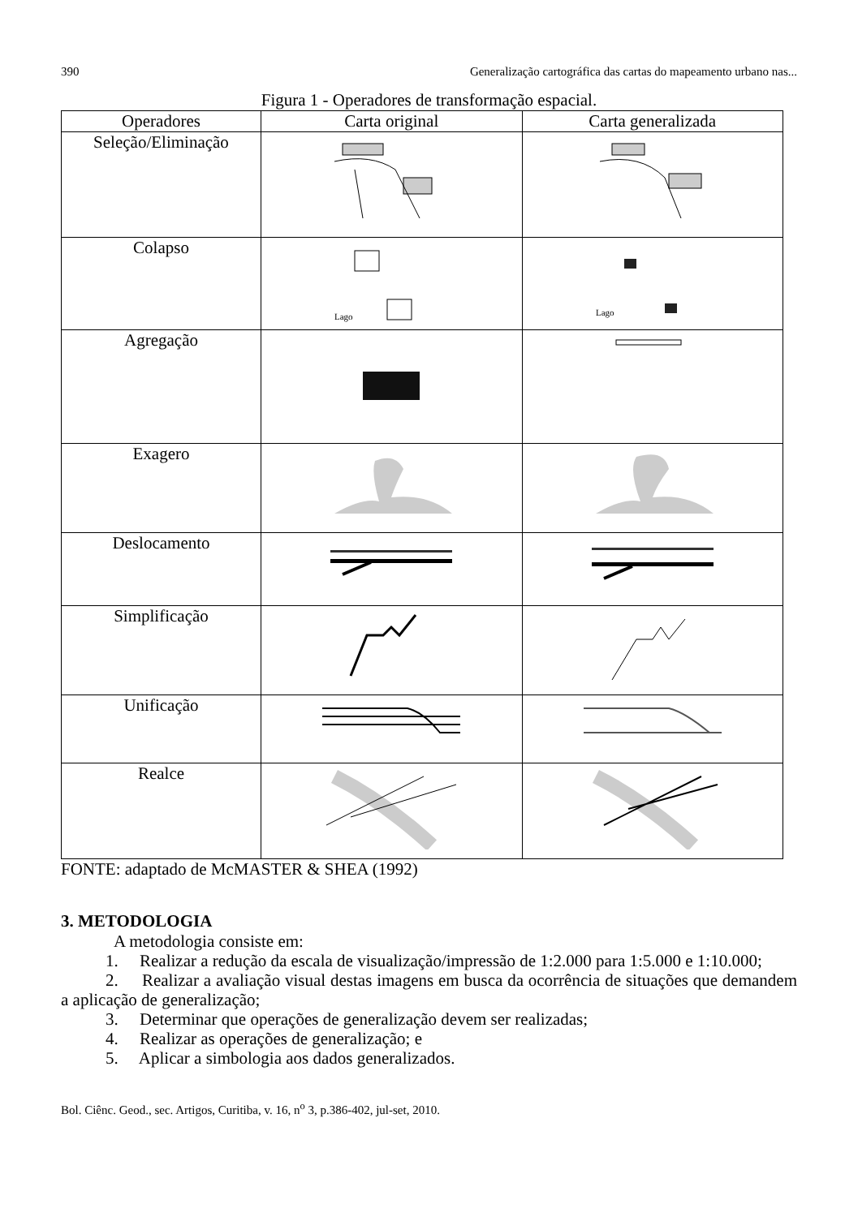390 Generalização cartográfica das cartas do mapeamento urbano nas...
Figura 1 - Operadores de transformação espacial.
| Operadores | Carta original | Carta generalizada |
| --- | --- | --- |
| Seleção/Eliminação | | |
| Colapso | Lago | Lago |
| Agregação | | |
| Exagero | | |
| Deslocamento | | |
| Simplificação | | |
| Unificação | | |
| Realce | | |
FONTE: adaptado de McMASTER & SHEA (1992)
3. METODOLOGIA
A metodologia consiste em:
1. Realizar a redução da escala de visualização/impressão de 1:2.000 para 1:5.000 e 1:10.000;
2. Realizar a avaliação visual destas imagens em busca da ocorrência de situações que demandem a aplicação de generalização;
3. Determinar que operações de generalização devem ser realizadas;
4. Realizar as operações de generalização; e
5. Aplicar a simbologia aos dados generalizados.
Bol. Ciênc. Geod., sec. Artigos, Curitiba, v. 16, n<sup>o</sup> 3, p.386-402, jul-set, 2010.